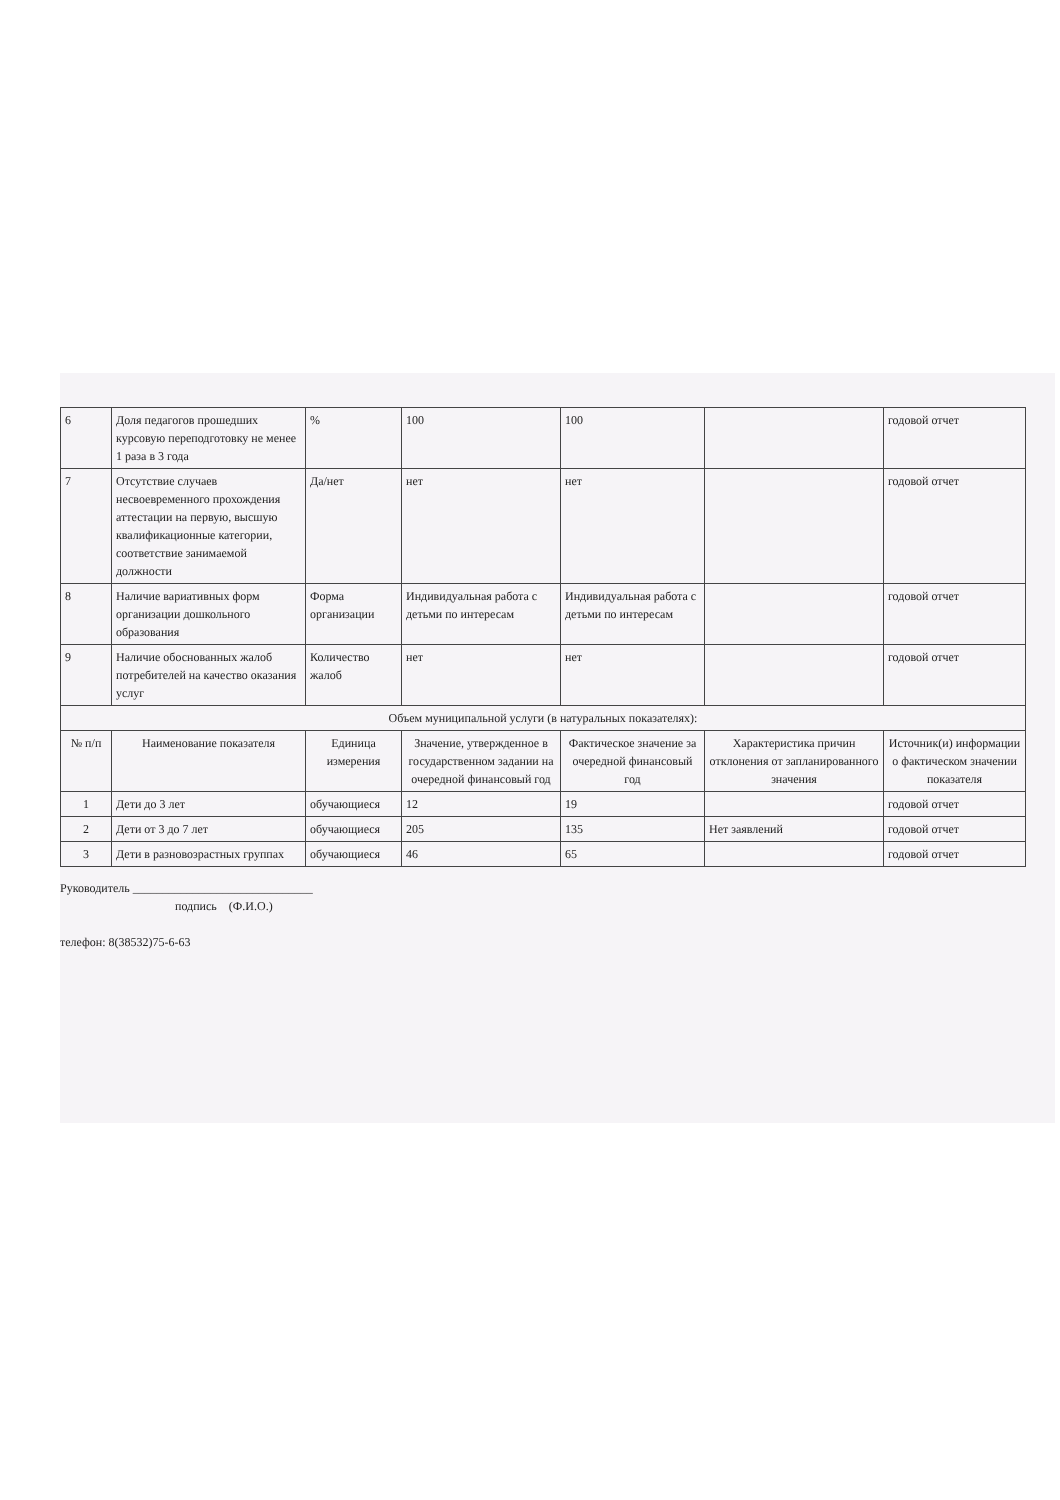| 6 | Доля педагогов прошедших курсовую переподготовку не менее 1 раза в 3 года | % | 100 | 100 | | годовой отчет |
| 7 | Отсутствие случаев несвоевременного прохождения аттестации на первую, высшую квалификационные категории, соответствие занимаемой должности | Да/нет | нет | нет | | годовой отчет |
| 8 | Наличие вариативных форм организации дошкольного образования | Форма организации | Индивидуальная работа с детьми по интересам | Индивидуальная работа с детьми по интересам | | годовой отчет |
| 9 | Наличие обоснованных жалоб потребителей на качество оказания услуг | Количество жалоб | нет | нет | | годовой отчет |
| Объем муниципальной услуги (в натуральных показателях): | | | | | | |
| № п/п | Наименование показателя | Единица измерения | Значение, утвержденное в государственном задании на очередной финансовый год | Фактическое значение за очередной финансовый год | Характеристика причин отклонения от запланированного значения | Источник(и) информации о фактическом значении показателя |
| 1 | Дети до 3 лет | обучающиеся | 12 | 19 | | годовой отчет |
| 2 | Дети от 3 до 7 лет | обучающиеся | 205 | 135 | Нет заявлений | годовой отчет |
| 3 | Дети в разновозрастных группах | обучающиеся | 46 | 65 | | годовой отчет |
Руководитель ______________________________
подпись (Ф.И.О.)
телефон: 8(38532)75-6-63